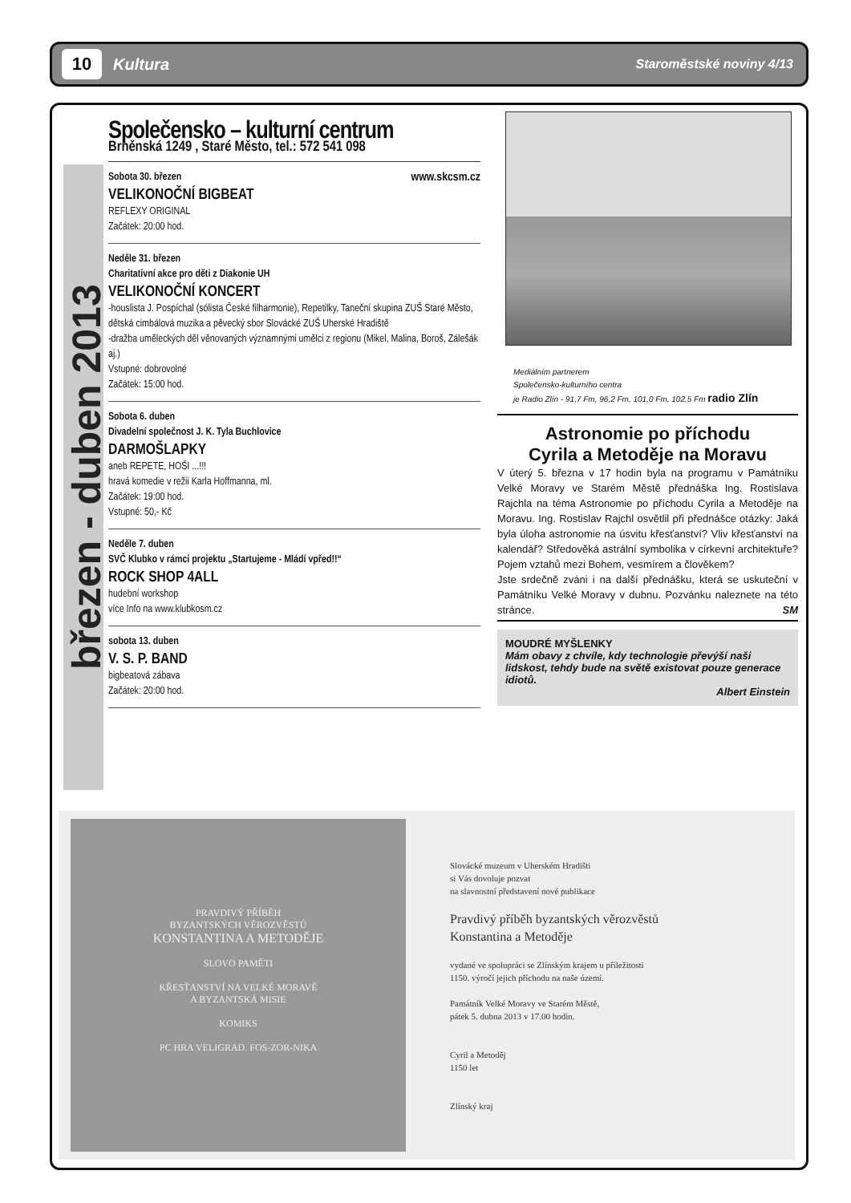10
Kultura
Staroměstské noviny 4/13
březen - duben 2013
Společensko – kulturní centrum
Brněnská 1249 , Staré Město, tel.: 572 541 098
Sobota 30. březen www.skcsm.cz
VELIKONOČNÍ BIGBEAT
REFLEXY ORIGINAL
Začátek: 20:00 hod.
Neděle 31. březen
Charitativní akce pro děti z Diakonie UH
VELIKONOČNÍ KONCERT
-houslista J. Pospíchal (sólista České filharmonie), Repetilky, Taneční skupina ZUŠ Staré Město, dětská cimbálová muzika a pěvecký sbor Slovácké ZUŠ Uherské Hradiště
-dražba uměleckých děl věnovaných významnými umělci z regionu (Mikel, Malina, Boroš, Zálešák aj.)
Vstupné: dobrovolné
Začátek: 15:00 hod.
Sobota 6. duben
Divadelní společnost J. K. Tyla Buchlovice
DARMOŠLAPKY
aneb REPETE, HOŠI ...!!!
hravá komedie v režii Karla Hoffmanna, ml.
Začátek: 19:00 hod.
Vstupné: 50,- Kč
Neděle 7. duben
SVČ Klubko v rámci projektu „Startujeme - Mládí vpřed!!“ROCK SHOP 4ALL
hudební workshop
více Info na www.klubkosm.cz
sobota 13. duben
V. S. P. BAND
bigbeatová zábava
Začátek: 20:00 hod.
Mediálním partnerem
Společensko-kulturního centra
je Radio Zlín - 91,7 Fm, 96,2 Fm, 101,0 Fm, 102,5 Fm radio Zlín
Astronomie po příchodu
Cyrila a Metoděje na Moravu
V úterý 5. března v 17 hodin byla na programu v Památníku Velké Moravy ve Starém Městě přednáška Ing. Rostislava Rajchla na téma Astronomie po příchodu Cyrila a Metoděje na Moravu. Ing. Rostislav Rajchl osvětlil při přednášce otázky: Jaká byla úloha astronomie na úsvitu křesťanství? Vliv křesťanství na kalendář? Středověká astrální symbolika v církevní architektuře? Pojem vztahů mezi Bohem, vesmírem a člověkem?
Jste srdečně zváni i na další přednášku, která se uskuteční v Památníku Velké Moravy v dubnu. Pozvánku naleznete na této stránce. SM
MOUDRÉ MYŠLENKY
Mám obavy z chvíle, kdy technologie převýší naši lidskost, tehdy bude na světě existovat pouze generace idiotů.
Albert Einstein
PRAVDIVÝ PŘÍBĚH
BYZANTSKÝCH VĚROZVĚSTŮ
KONSTANTINA A METODĚJE
SLOVO PAMĚTI
KŘESŤANSTVÍ NA VELKÉ MORAVĚ
A BYZANTSKÁ MISIE
KOMIKS
PC HRA VELIGRAD. FOS-ZOR-NIKA
Slovácké muzeum v Uherském Hradišti
si Vás dovoluje pozvat
na slavnostní představení nové publikace
Pravdivý příběh byzantských věrozvěstů
Konstantina a Metoděje
vydané ve spolupráci se Zlínským krajem u příležitosti
1150. výročí jejich příchodu na naše území.
Památník Velké Moravy ve Starém Městě,
pátek 5. dubna 2013 v 17.00 hodin.
Cyril a Metoděj
1150 let
Zlínský kraj